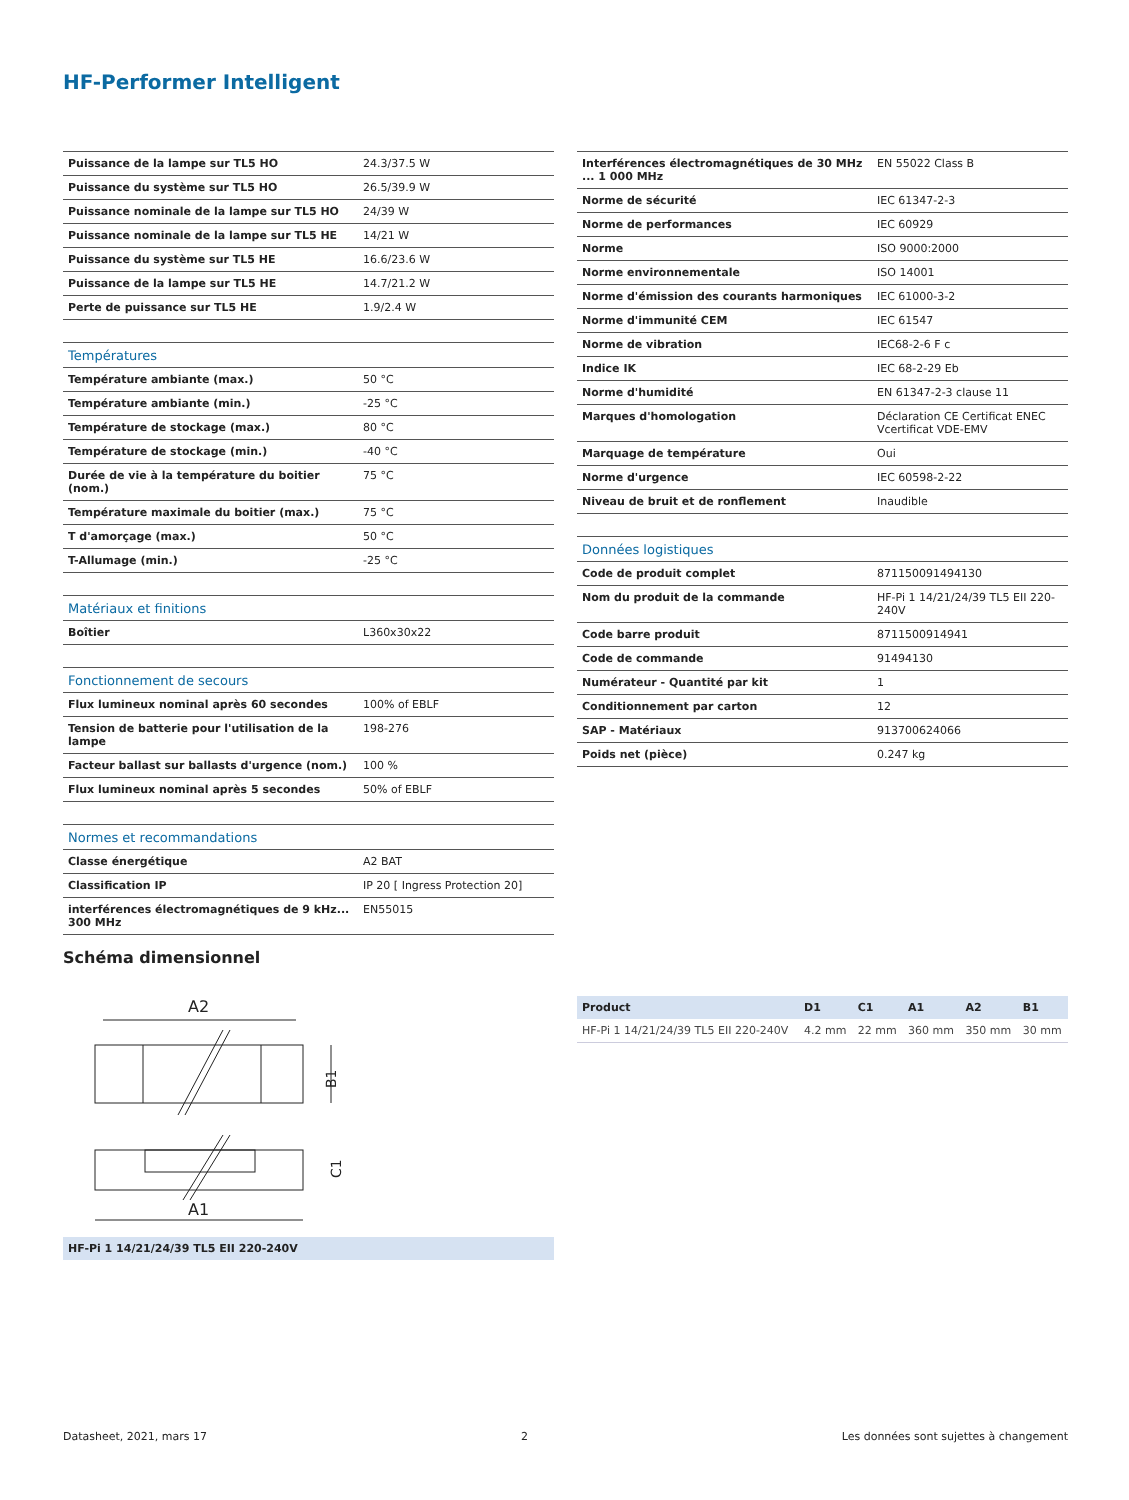HF-Performer Intelligent
| Puissance de la lampe sur TL5 HO | 24.3/37.5 W |
| Puissance du système sur TL5 HO | 26.5/39.9 W |
| Puissance nominale de la lampe sur TL5 HO | 24/39 W |
| Puissance nominale de la lampe sur TL5 HE | 14/21 W |
| Puissance du système sur TL5 HE | 16.6/23.6 W |
| Puissance de la lampe sur TL5 HE | 14.7/21.2 W |
| Perte de puissance sur TL5 HE | 1.9/2.4 W |
| Températures | |
| Température ambiante (max.) | 50 °C |
| Température ambiante (min.) | -25 °C |
| Température de stockage (max.) | 80 °C |
| Température de stockage (min.) | -40 °C |
| Durée de vie à la température du boitier (nom.) | 75 °C |
| Température maximale du boitier (max.) | 75 °C |
| T d'amorçage (max.) | 50 °C |
| T-Allumage (min.) | -25 °C |
| Matériaux et finitions | |
| Boîtier | L360x30x22 |
| Fonctionnement de secours | |
| Flux lumineux nominal après 60 secondes | 100% of EBLF |
| Tension de batterie pour l'utilisation de la lampe | 198-276 |
| Facteur ballast sur ballasts d'urgence (nom.) | 100 % |
| Flux lumineux nominal après 5 secondes | 50% of EBLF |
| Normes et recommandations | |
| Classe énergétique | A2 BAT |
| Classification IP | IP 20 [ Ingress Protection 20] |
| interférences électromagnétiques de 9 kHz... 300 MHz | EN55015 |
| Interférences électromagnétiques de 30 MHz ... 1 000 MHz | EN 55022 Class B |
| Norme de sécurité | IEC 61347-2-3 |
| Norme de performances | IEC 60929 |
| Norme | ISO 9000:2000 |
| Norme environnementale | ISO 14001 |
| Norme d'émission des courants harmoniques | IEC 61000-3-2 |
| Norme d'immunité CEM | IEC 61547 |
| Norme de vibration | IEC68-2-6 F c |
| Indice IK | IEC 68-2-29 Eb |
| Norme d'humidité | EN 61347-2-3 clause 11 |
| Marques d'homologation | Déclaration CE Certificat ENEC Vcertificat VDE-EMV |
| Marquage de température | Oui |
| Norme d'urgence | IEC 60598-2-22 |
| Niveau de bruit et de ronflement | Inaudible |
| Données logistiques | |
| Code de produit complet | 871150091494130 |
| Nom du produit de la commande | HF-Pi 1 14/21/24/39 TL5 EII 220-240V |
| Code barre produit | 8711500914941 |
| Code de commande | 91494130 |
| Numérateur - Quantité par kit | 1 |
| Conditionnement par carton | 12 |
| SAP - Matériaux | 913700624066 |
| Poids net (pièce) | 0.247 kg |
Schéma dimensionnel
A2
B1
A1
C1
HF-Pi 1 14/21/24/39 TL5 EII 220-240V
| Product | D1 | C1 | A1 | A2 | B1 |
| --- | --- | --- | --- | --- | --- |
| HF-Pi 1 14/21/24/39 TL5 EII 220-240V | 4.2 mm | 22 mm | 360 mm | 350 mm | 30 mm |
Datasheet, 2021, mars 17 2 Les données sont sujettes à changement